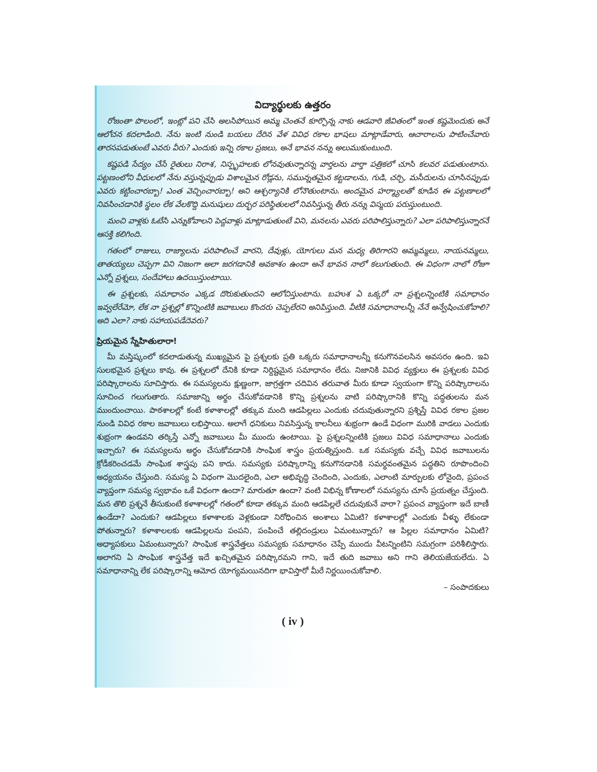విద్యార్థులకు ఉత్తరం
రోజంతా పొలంలో, ఇంట్లో పని చేసి అలసిపోయిన అమ్మ చెంతనే కూర్చొన్న నాకు ఆడవారి జీవితంలో ఇంత కష్టమెందుకు అనే ఆలోచన కదలాడింది. నేను ఇంటి నుండి బయలు దేరిన వేళ వివిధ రకాల భాషలు మాట్లాడేవారు, ఆచారాలను పాటించేవారు తారసపడుతుంటే ఎవరు వీరు? ఎందుకు ఇన్ని రకాల ప్రజలు, అనే భావన నన్ను అలుముకుంటుంది.
కష్టపడి సేద్యం చేసే రైతులు నిరాశ, నిస్పృహలకు లోనవుతున్నారన్న వార్తలను వార్తా పత్రికలో చూసి కలవర పడుతుంటాను. పట్టణంలోని వీధులలో నేను వస్తున్నప్పుడు విశాలమైన రోడ్లను, సమున్నతమైన కట్టడాలను, గుడి, చర్చి, మసీదులను చూసినప్పుడు ఎవరు కట్టించారబ్బా! ఎంత వెచ్చించారబ్బా! అని ఆశ్చర్యానికి లోనౌతుంటాను. అందమైన హర్మ్యాలతో కూడిన ఈ పట్టణాలలో నివసించడానికి స్థలం లేక వేలకొద్ది మనుషులు దుర్భర పరిస్థితులలో నివసిస్తున్న తీరు నన్ను విస్మయ పరుస్తుంటుంది.
మంచి వాళ్లకు ఓటేసి ఎన్నుకోవాలని పెద్దవాళ్లు మాట్లాడుతుంటే విని, మనలను ఎవరు పరిపాలిస్తున్నారు? ఎలా పరిపాలిస్తున్నారనే ఆసక్తి కలిగింది.
గతంలో రాజులు, రాజ్యాలను పరిపాలించే వారని, దేవుళ్లు, యోగులు మన మధ్య తిరిగారని అమ్మమ్మలు, నాయనమ్మలు, తాతయ్యలు చెప్పగా విని నిజంగా అలా జరగడానికి అవకాశం ఉందా అనే భావన నాలో కలుగుతుంది. ఈ విధంగా నాలో రోజూ ఎన్నో ప్రశ్నలు, సందేహాలు ఉదయిస్తుంటాయి.
ఈ ప్రశ్నలకు, సమాధానం ఎక్కడ దొరుకుతుందని ఆలోచిస్తుంటాను. బహుశ ఏ ఒక్కరో నా ప్రశ్నలన్నింటికి సమాధానం ఇవ్వలేరేమో, లేక నా ప్రశ్నల్లో కొన్నింటికి జవాబులు కొందరు చెప్పలేరని అనిపిస్తుంది. వీటికి సమాధానాలన్నీ నేనే అన్వేషించుకోవాలి? అది ఎలా? నాకు సహాయపడేదెవరు?
ప్రియమైన స్నేహితులారా!
మీ మస్తిష్కంలో కదలాడుతున్న ముఖ్యమైన పై ప్రశ్నలకు ప్రతి ఒక్కరు సమాధానాలన్నీ కనుగొనవలసిన అవసరం ఉంది. ఇవి సులభమైన ప్రశ్నలు కావు. ఈ ప్రశ్నలలో దేనికి కూడా నిర్దిష్టమైన సమాధానం లేదు. నిజానికి వివిధ వ్యక్తులు ఈ ప్రశ్నలకు వివిధ పరిష్కారాలను సూచిస్తారు. ఈ సమస్యలను క్షుణ్ణంగా, జాగ్రత్తగా చదివిన తరువాత మీరు కూడా స్వయంగా కొన్ని పరిష్కారాలను సూచించ గలుగుతారు. సమాజాన్ని అర్థం చేసుకోవడానికి కొన్ని ప్రశ్నలను వాటి పరిష్కారానికి కొన్ని పద్ధతులను మన ముందుంచాయి. పాఠశాలల్లో కంటే కళాశాలల్లో తక్కువ మంది ఆడపిల్లలు ఎందుకు చదువుతున్నారని ప్రశ్నిస్తే వివిధ రకాల ప్రజల నుండి వివిధ రకాల జవాబులు లభిస్తాయి. అలాగే ధనికులు నివసిస్తున్న కాలనీలు శుభ్రంగా ఉండే విధంగా మురికి వాడలు ఎందుకు శుభ్రంగా ఉండవని తర్కిస్తే ఎన్నో జవాబులు మీ ముందు ఉంటాయి. పై ప్రశ్నలన్నింటికి ప్రజలు వివిధ సమాధానాలు ఎందుకు ఇచ్చారు? ఈ సమస్యలను అర్థం చేసుకోవడానికి సాంఘిక శాస్త్రం ప్రయత్నిస్తుంది. ఒక సమస్యకు వచ్చే వివిధ జవాబులను క్రోడీకరించడమే సాంఘిక శాస్త్రపు పని కాదు. సమస్యకు పరిష్కారాన్ని కనుగొనడానికి సమర్థవంతమైన పద్ధతిని రూపొందించి అధ్యయనం చేస్తుంది. సమస్య ఏ విధంగా మొదలైంది, ఎలా అభివృద్ధి చెందింది, ఎందుకు, ఎలాంటి మార్పులకు లోనైంది, ప్రపంచ వ్యాప్తంగా సమస్య స్వభావం ఒకే విధంగా ఉందా? మారుతూ ఉందా? వంటి విభిన్న కోణాలలో సమస్యను చూసే ప్రయత్నం చేస్తుంది. మన తొలి ప్రశ్ననే తీసుకుంటే కళాశాలల్లో గతంలో కూడా తక్కువ మంది ఆడపిల్లలే చదువుకునే వారా? ప్రపంచ వ్యాప్తంగా ఇదే బాణీ ఉండేదా? ఎందుకు? ఆడపిల్లలు కళాశాలకు వెళ్లకుండా నిరోధించిన అంశాలు ఏమిటి? కళాశాలల్లో ఎందుకు వీళ్ళు లేకుండా పోతున్నారు? కళాశాలలకు ఆడపిల్లలను పంపని, పంపించే తల్లిదండ్రులు ఏమంటున్నారు? ఆ పిల్లల సమాధానం ఏమిటి? అధ్యాపకులు ఏమంటున్నారు? సాంఘిక శాస్త్రవేత్తలు సమస్యకు సమాధానం చెప్పే ముందు వీటన్నింటిని సమగ్రంగా పరిశీలిస్తారు. అలాగని ఏ సాంఘిక శాస్త్రవేత్త ఇదే ఖచ్చితమైన పరిష్కారమని గాని, ఇదే తుది జవాబు అని గాని తెలియజేయలేదు. ఏ సమాధానాన్ని లేక పరిష్కారాన్ని ఆమోద యోగ్యమయినదిగా భావిస్తారో మీరే నిర్ణయించుకోవాలి.
– సంపాదకులు
( iv )